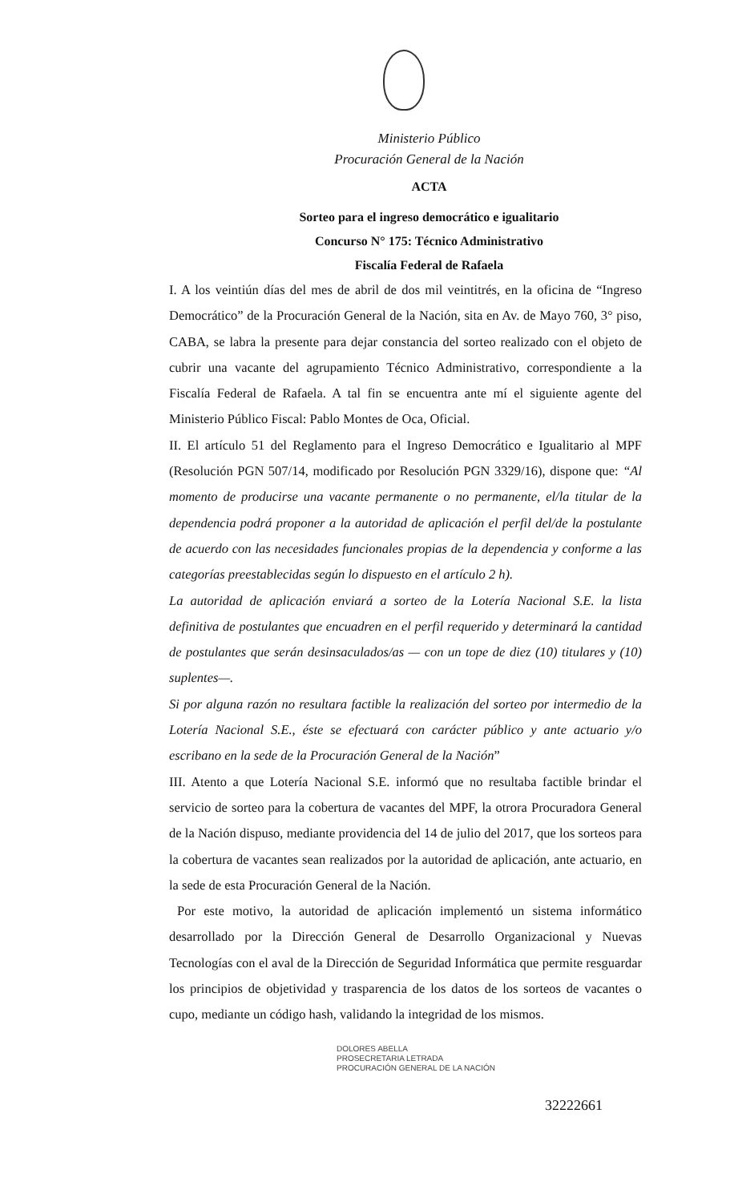Ministerio Público
Procuración General de la Nación
ACTA
Sorteo para el ingreso democrático e igualitario
Concurso N° 175: Técnico Administrativo
Fiscalía Federal de Rafaela
I. A los veintiún días del mes de abril de dos mil veintitrés, en la oficina de “Ingreso Democrático” de la Procuración General de la Nación, sita en Av. de Mayo 760, 3° piso, CABA, se labra la presente para dejar constancia del sorteo realizado con el objeto de cubrir una vacante del agrupamiento Técnico Administrativo, correspondiente a la Fiscalía Federal de Rafaela. A tal fin se encuentra ante mí el siguiente agente del Ministerio Público Fiscal: Pablo Montes de Oca, Oficial.
II. El artículo 51 del Reglamento para el Ingreso Democrático e Igualitario al MPF (Resolución PGN 507/14, modificado por Resolución PGN 3329/16), dispone que: “Al momento de producirse una vacante permanente o no permanente, el/la titular de la dependencia podrá proponer a la autoridad de aplicación el perfil del/de la postulante de acuerdo con las necesidades funcionales propias de la dependencia y conforme a las categorías preestablecidas según lo dispuesto en el artículo 2 h).
La autoridad de aplicación enviará a sorteo de la Lotería Nacional S.E. la lista definitiva de postulantes que encuadren en el perfil requerido y determinará la cantidad de postulantes que serán desinsaculados/as — con un tope de diez (10) titulares y (10) suplentes—.
Si por alguna razón no resultara factible la realización del sorteo por intermedio de la Lotería Nacional S.E., éste se efectuará con carácter público y ante actuario y/o escribano en la sede de la Procuración General de la Nación”
III. Atento a que Lotería Nacional S.E. informó que no resultaba factible brindar el servicio de sorteo para la cobertura de vacantes del MPF, la otrora Procuradora General de la Nación dispuso, mediante providencia del 14 de julio del 2017, que los sorteos para la cobertura de vacantes sean realizados por la autoridad de aplicación, ante actuario, en la sede de esta Procuración General de la Nación.
Por este motivo, la autoridad de aplicación implementó un sistema informático desarrollado por la Dirección General de Desarrollo Organizacional y Nuevas Tecnologías con el aval de la Dirección de Seguridad Informática que permite resguardar los principios de objetividad y trasparencia de los datos de los sorteos de vacantes o cupo, mediante un código hash, validando la integridad de los mismos.
DOLORES ABELLA
PROSECRETARIA LETRADA
PROCURACIÓN GENERAL DE LA NACIÓN
32222661